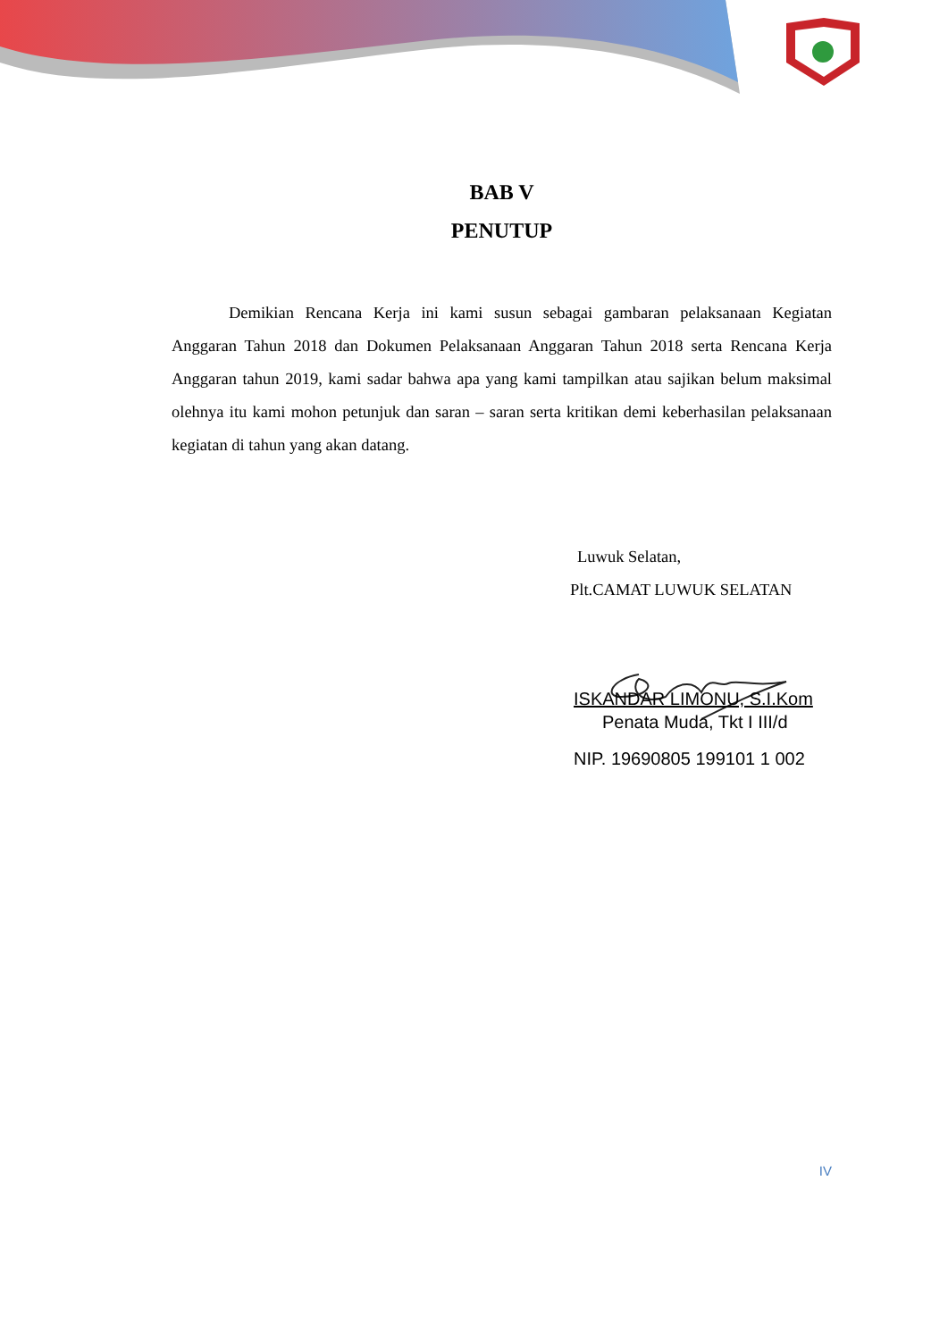BAB V
PENUTUP
Demikian Rencana Kerja ini kami susun sebagai gambaran pelaksanaan Kegiatan Anggaran Tahun 2018 dan Dokumen Pelaksanaan Anggaran Tahun 2018 serta Rencana Kerja Anggaran tahun 2019, kami sadar bahwa apa yang kami tampilkan atau sajikan belum maksimal olehnya itu kami mohon petunjuk dan saran – saran serta kritikan demi keberhasilan pelaksanaan kegiatan di tahun yang akan datang.
Luwuk Selatan,
Plt.CAMAT LUWUK SELATAN
ISKANDAR LIMONU, S.I.Kom
Penata Muda, Tkt I III/d
NIP. 19690805 199101 1 002
IV